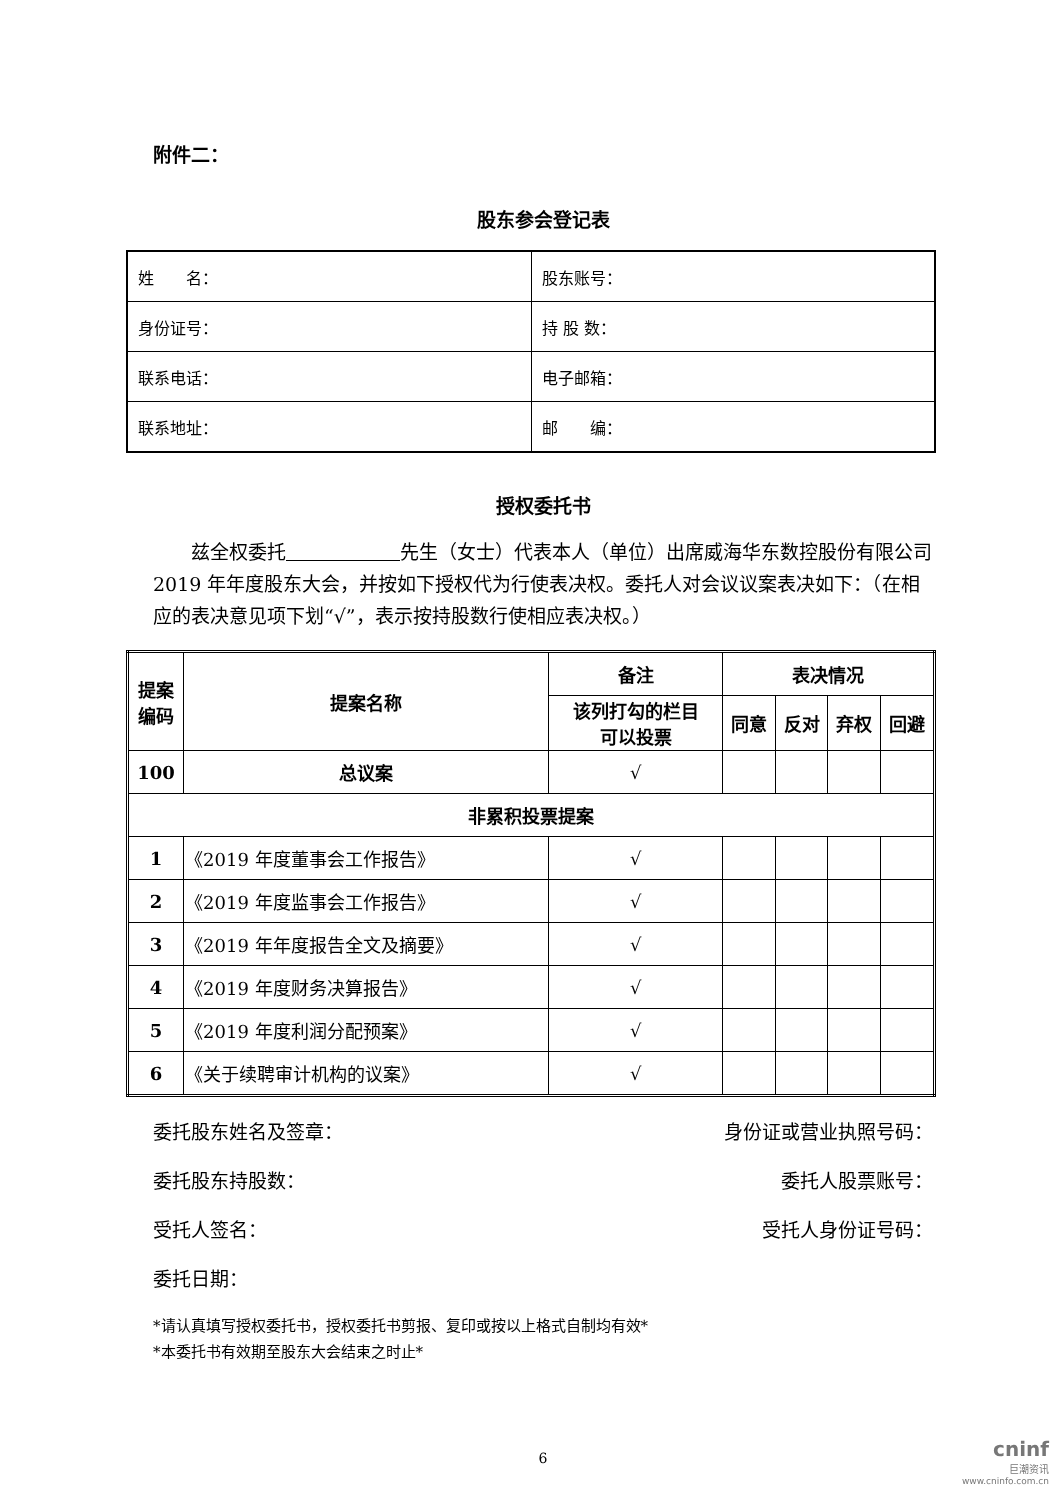附件二：
股东参会登记表
| 姓 名： | 股东账号： |
| 身份证号： | 持 股 数： |
| 联系电话： | 电子邮箱： |
| 联系地址： | 邮 编： |
授权委托书
兹全权委托　　　　　　 先生（女士）代表本人（单位）出席威海华东数控股份有限公司 2019 年年度股东大会，并按如下授权代为行使表决权。委托人对会议议案表决如下：（在相应的表决意见项下划“√”，表示按持股数行使相应表决权。）
| 提案 编码 | 提案名称 | 备注 | 表决情况 | | | |
| --- | --- | --- | --- | --- | --- | --- |
| | | 该列打勾的栏目 可以投票 | 同意 | 反对 | 弃权 | 回避 |
| 100 | 总议案 | √ | | | | |
| 非累积投票提案 | | | | | | |
| 1 | 《2019 年度董事会工作报告》 | √ | | | | |
| 2 | 《2019 年度监事会工作报告》 | √ | | | | |
| 3 | 《2019 年年度报告全文及摘要》 | √ | | | | |
| 4 | 《2019 年度财务决算报告》 | √ | | | | |
| 5 | 《2019 年度利润分配预案》 | √ | | | | |
| 6 | 《关于续聘审计机构的议案》 | √ | | | | |
委托股东姓名及签章： 身份证或营业执照号码：
委托股东持股数： 委托人股票账号：
受托人签名： 受托人身份证号码：
委托日期：
*请认真填写授权委托书，授权委托书剪报、复印或按以上格式自制均有效*
*本委托书有效期至股东大会结束之时止*
6
cninf
巨潮资讯
www.cninfo.com.cn